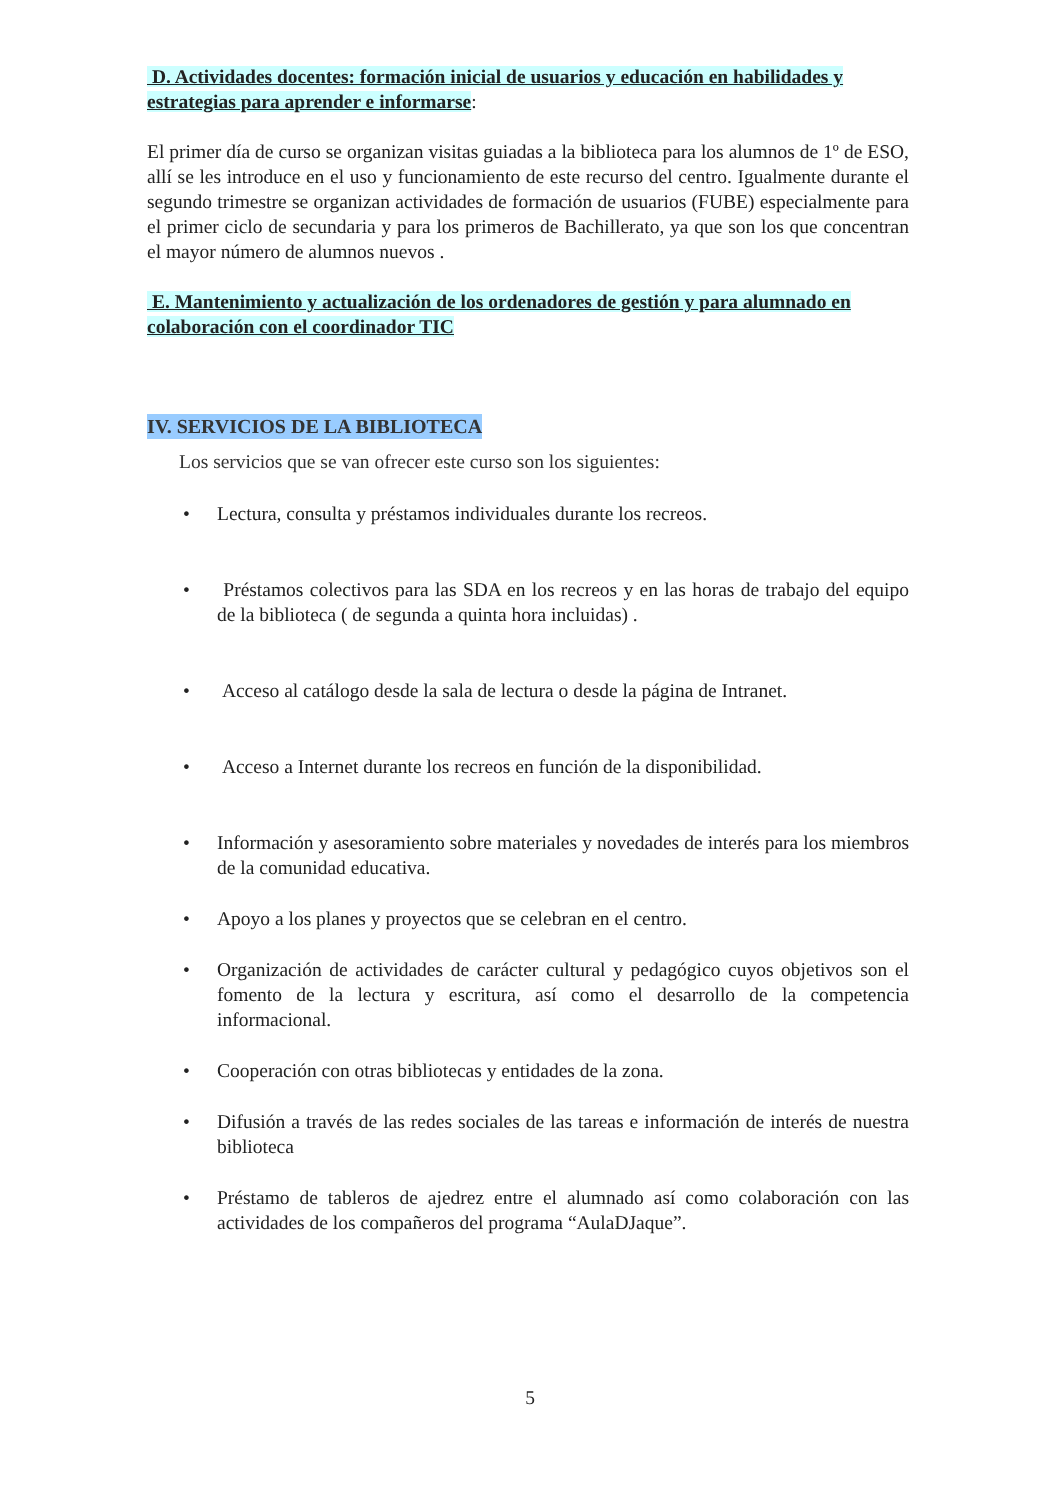D. Actividades docentes: formación inicial de usuarios y educación en habilidades y estrategias para aprender e informarse:
El primer día de curso se organizan visitas guiadas a la biblioteca para los alumnos de 1º de ESO, allí se les introduce en el uso y funcionamiento de este recurso del centro. Igualmente durante el segundo trimestre se organizan actividades de formación de usuarios (FUBE) especialmente para el primer ciclo de secundaria y para los primeros de Bachillerato, ya que son los que concentran el mayor número de alumnos nuevos .
E. Mantenimiento y actualización de los ordenadores de gestión y para alumnado en colaboración con el coordinador TIC
IV. SERVICIOS DE LA BIBLIOTECA
Los servicios que se van ofrecer este curso son los siguientes:
• Lectura, consulta y préstamos individuales durante los recreos.
• Préstamos colectivos para las SDA en los recreos y en las horas de trabajo del equipo de la biblioteca ( de segunda a quinta hora incluidas) .
• Acceso al catálogo desde la sala de lectura o desde la página de Intranet.
• Acceso a Internet durante los recreos en función de la disponibilidad.
• Información y asesoramiento sobre materiales y novedades de interés para los miembros de la comunidad educativa.
• Apoyo a los planes y proyectos que se celebran en el centro.
• Organización de actividades de carácter cultural y pedagógico cuyos objetivos son el fomento de la lectura y escritura, así como el desarrollo de la competencia informacional.
• Cooperación con otras bibliotecas y entidades de la zona.
• Difusión a través de las redes sociales de las tareas e información de interés de nuestra biblioteca
• Préstamo de tableros de ajedrez entre el alumnado así como colaboración con las actividades de los compañeros del programa “AulaDJaque”.
5